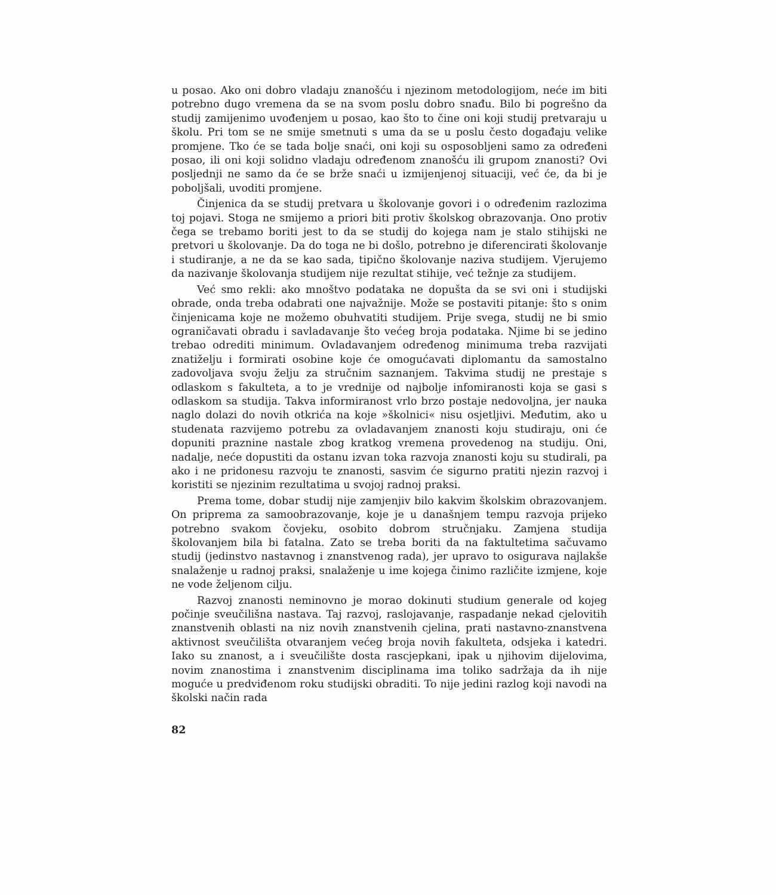u posao. Ako oni dobro vladaju znanošću i njezinom metodologijom, neće im biti potrebno dugo vremena da se na svom poslu dobro snađu. Bilo bi pogrešno da studij zamijenimo uvođenjem u posao, kao što to čine oni koji studij pretvaraju u školu. Pri tom se ne smije smetnuti s uma da se u poslu često događaju velike promjene. Tko će se tada bolje snaći, oni koji su osposobljeni samo za određeni posao, ili oni koji solidno vladaju određenom znanošću ili grupom znanosti? Ovi posljednji ne samo da će se brže snaći u izmijenjenoj situaciji, već će, da bi je poboljšali, uvoditi promjene.
Činjenica da se studij pretvara u školovanje govori i o određenim razlozima toj pojavi. Stoga ne smijemo a priori biti protiv školskog obrazovanja. Ono protiv čega se trebamo boriti jest to da se studij do kojega nam je stalo stihijski ne pretvori u školovanje. Da do toga ne bi došlo, potrebno je diferencirati školovanje i studiranje, a ne da se kao sada, tipično školovanje naziva studijem. Vjerujemo da nazivanje školovanja studijem nije rezultat stihije, već težnje za studijem.
Već smo rekli: ako mnoštvo podataka ne dopušta da se svi oni i studijski obrade, onda treba odabrati one najvažnije. Može se postaviti pitanje: što s onim činjenicama koje ne možemo obuhvatiti studijem. Prije svega, studij ne bi smio ograničavati obradu i savladavanje što većeg broja podataka. Njime bi se jedino trebao odrediti minimum. Ovladavanjem određenog minimuma treba razvijati znatiželju i formirati osobine koje će omogućavati diplomantu da samostalno zadovoljava svoju želju za stručnim saznanjem. Takvima studij ne prestaje s odlaskom s fakulteta, a to je vrednije od najbolje infomiranosti koja se gasi s odlaskom sa studija. Takva informiranost vrlo brzo postaje nedovoljna, jer nauka naglo dolazi do novih otkrića na koje »školnici« nisu osjetljivi. Međutim, ako u studenata razvijemo potrebu za ovladavanjem znanosti koju studiraju, oni će dopuniti praznine nastale zbog kratkog vremena provedenog na studiju. Oni, nadalje, neće dopustiti da ostanu izvan toka razvoja znanosti koju su studirali, pa ako i ne pridonesu razvoju te znanosti, sasvim će sigurno pratiti njezin razvoj i koristiti se njezinim rezultatima u svojoj radnoj praksi.
Prema tome, dobar studij nije zamjenjiv bilo kakvim školskim obrazovanjem. On priprema za samoobrazovanje, koje je u današnjem tempu razvoja prijeko potrebno svakom čovjeku, osobito dobrom stručnjaku. Zamjena studija školovanjem bila bi fatalna. Zato se treba boriti da na faktultetima sačuvamo studij (jedinstvo nastavnog i znanstvenog rada), jer upravo to osigurava najlakše snalaženje u radnoj praksi, snalaženje u ime kojega činimo različite izmjene, koje ne vode željenom cilju.
Razvoj znanosti neminovno je morao dokinuti studium generale od kojeg počinje sveučilišna nastava. Taj razvoj, raslojavanje, raspadanje nekad cjelovitih znanstvenih oblasti na niz novih znanstvenih cjelina, prati nastavno-znanstvena aktivnost sveučilišta otvaranjem većeg broja novih fakulteta, odsjeka i katedri. Iako su znanost, a i sveučilište dosta rascjepkani, ipak u njihovim dijelovima, novim znanostima i znanstvenim disciplinama ima toliko sadržaja da ih nije moguće u predviđenom roku studijski obraditi. To nije jedini razlog koji navodi na školski način rada
82